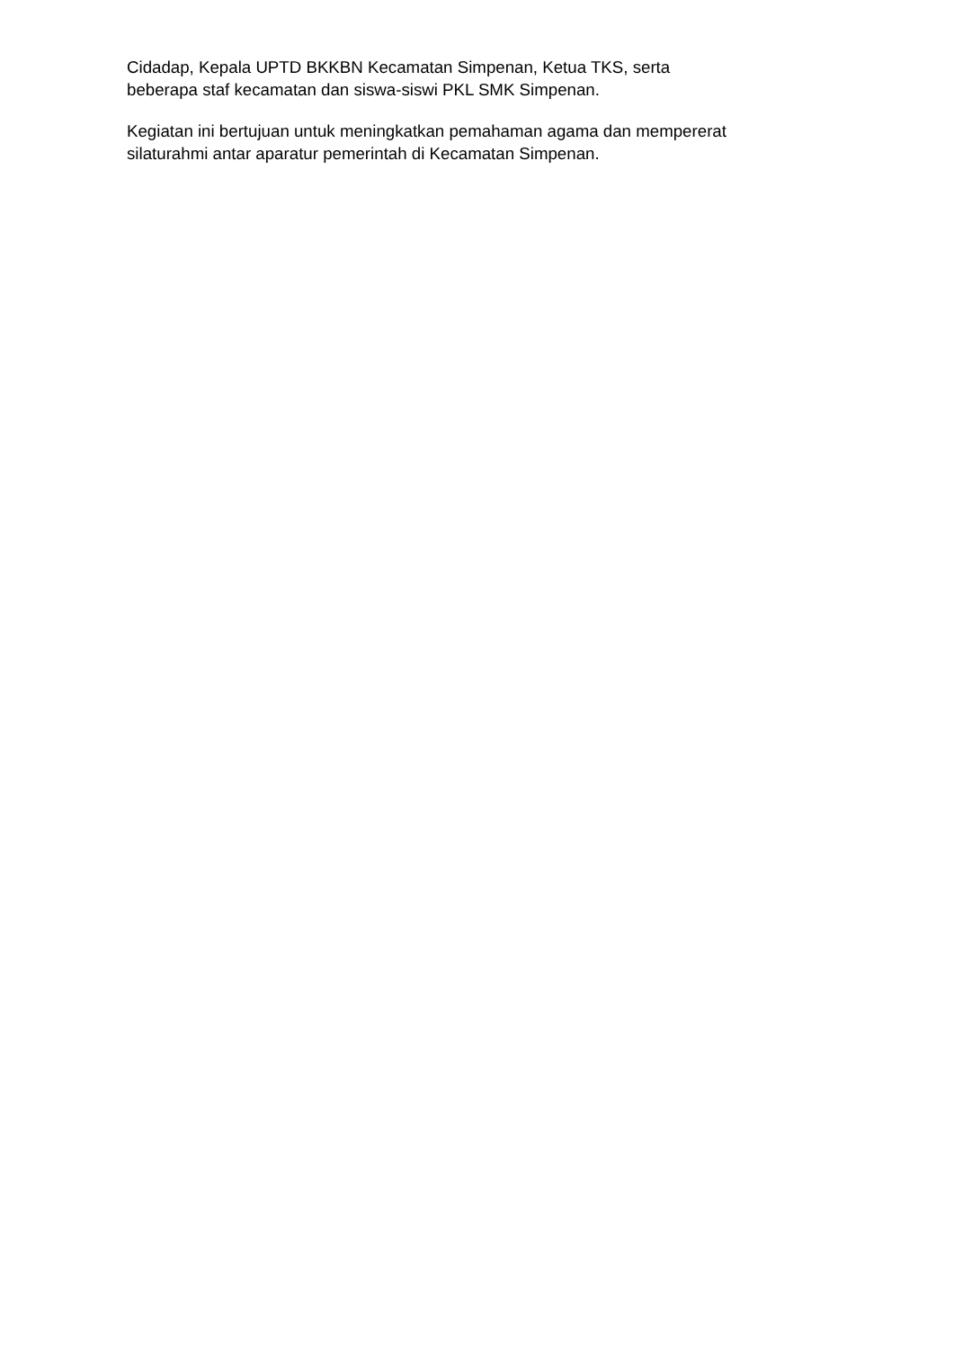Cidadap, Kepala UPTD BKKBN Kecamatan Simpenan, Ketua TKS, serta
beberapa staf kecamatan dan siswa-siswi PKL SMK Simpenan.
Kegiatan ini bertujuan untuk meningkatkan pemahaman agama dan mempererat
silaturahmi antar aparatur pemerintah di Kecamatan Simpenan.